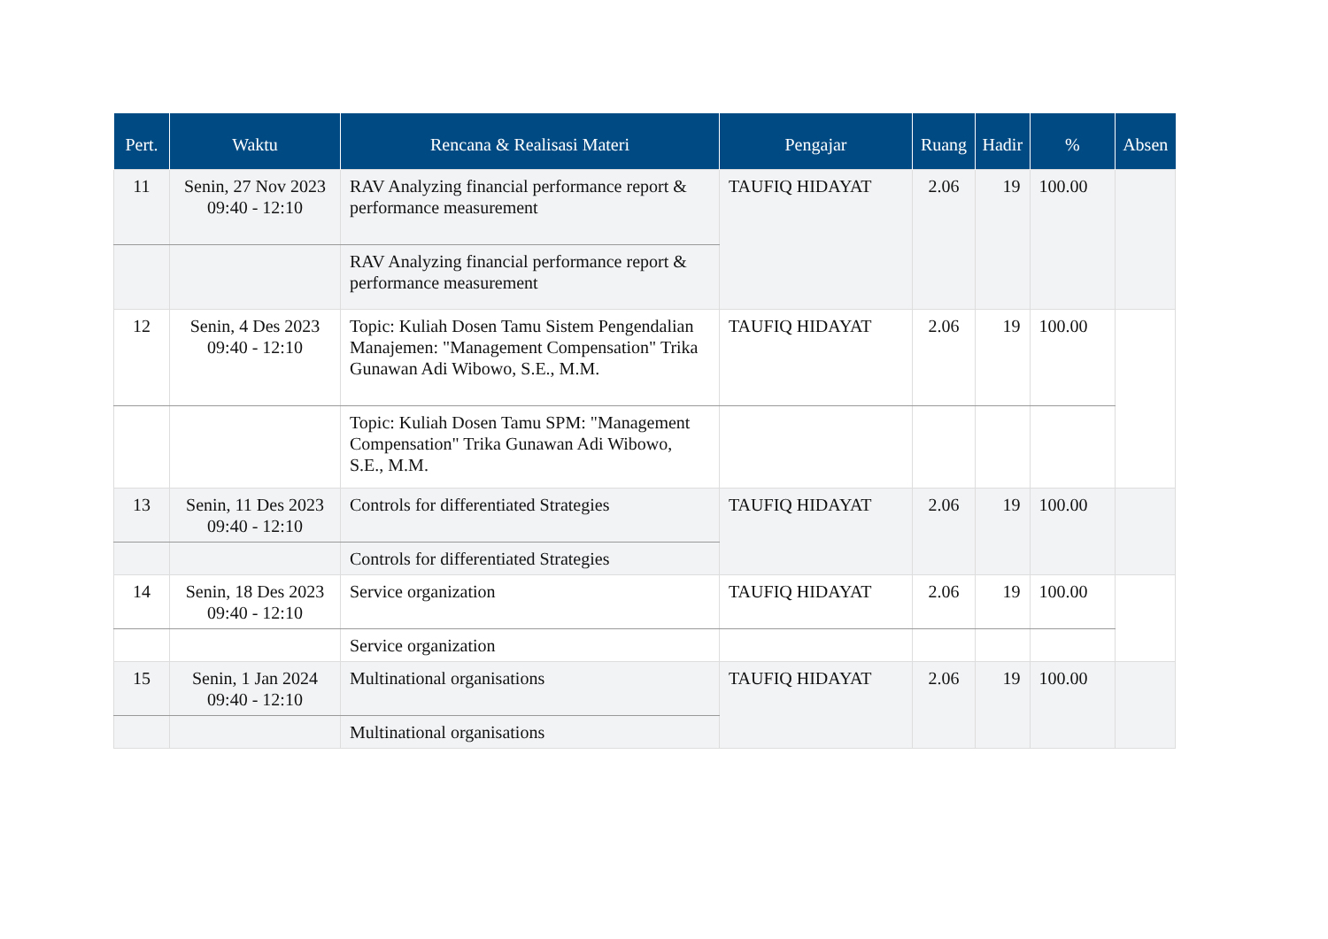| Pert. | Waktu | Rencana & Realisasi Materi | Pengajar | Ruang | Hadir | % | Absen |
| --- | --- | --- | --- | --- | --- | --- | --- |
| 11 | Senin, 27 Nov 2023 09:40 - 12:10 | RAV Analyzing financial performance report & performance measurement | TAUFIQ HIDAYAT | 2.06 | 19 | 100.00 | |
| | | RAV Analyzing financial performance report & performance measurement | | | | | |
| 12 | Senin, 4 Des 2023 09:40 - 12:10 | Topic: Kuliah Dosen Tamu Sistem Pengendalian Manajemen: "Management Compensation" Trika Gunawan Adi Wibowo, S.E., M.M. | TAUFIQ HIDAYAT | 2.06 | 19 | 100.00 | |
| | | Topic: Kuliah Dosen Tamu SPM: "Management Compensation" Trika Gunawan Adi Wibowo, S.E., M.M. | | | | | |
| 13 | Senin, 11 Des 2023 09:40 - 12:10 | Controls for differentiated Strategies | TAUFIQ HIDAYAT | 2.06 | 19 | 100.00 | |
| | | Controls for differentiated Strategies | | | | | |
| 14 | Senin, 18 Des 2023 09:40 - 12:10 | Service organization | TAUFIQ HIDAYAT | 2.06 | 19 | 100.00 | |
| | | Service organization | | | | | |
| 15 | Senin, 1 Jan 2024 09:40 - 12:10 | Multinational organisations | TAUFIQ HIDAYAT | 2.06 | 19 | 100.00 | |
| | | Multinational organisations | | | | | |